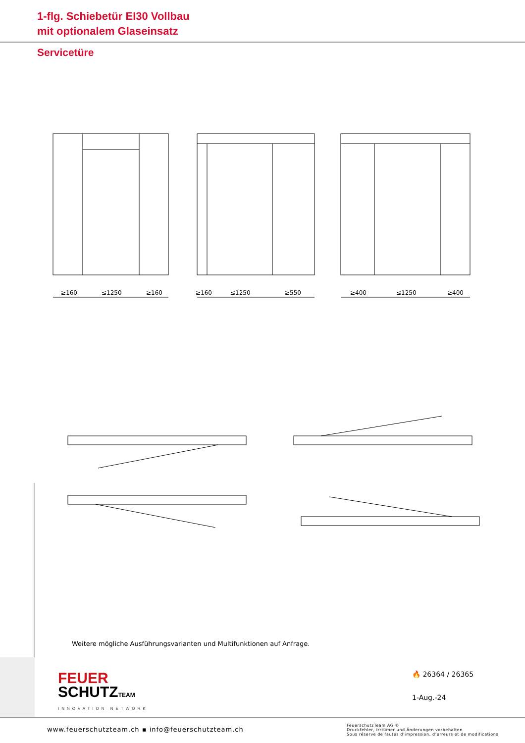1-flg. Schiebetür EI30 Vollbau
mit optionalem Glaseinsatz
Servicetüre
≥160
≤1250
≥160
≥160
≤1250
≥550
≥400
≤1250
≥400
Weitere mögliche Ausführungsvarianten und Multifunktionen auf Anfrage.
FEUER
SCHUTZTEAM
INNOVATION NETWORK
🔥 26364 / 26365
1-Aug.-24
www.feuerschutzteam.ch ▪ info@feuerschutzteam.ch
FeuerschutzTeam AG ©
Druckfehler, Irrtümer und Änderungen vorbehalten
Sous réserve de fautes d’impression, d’erreurs et de modifications